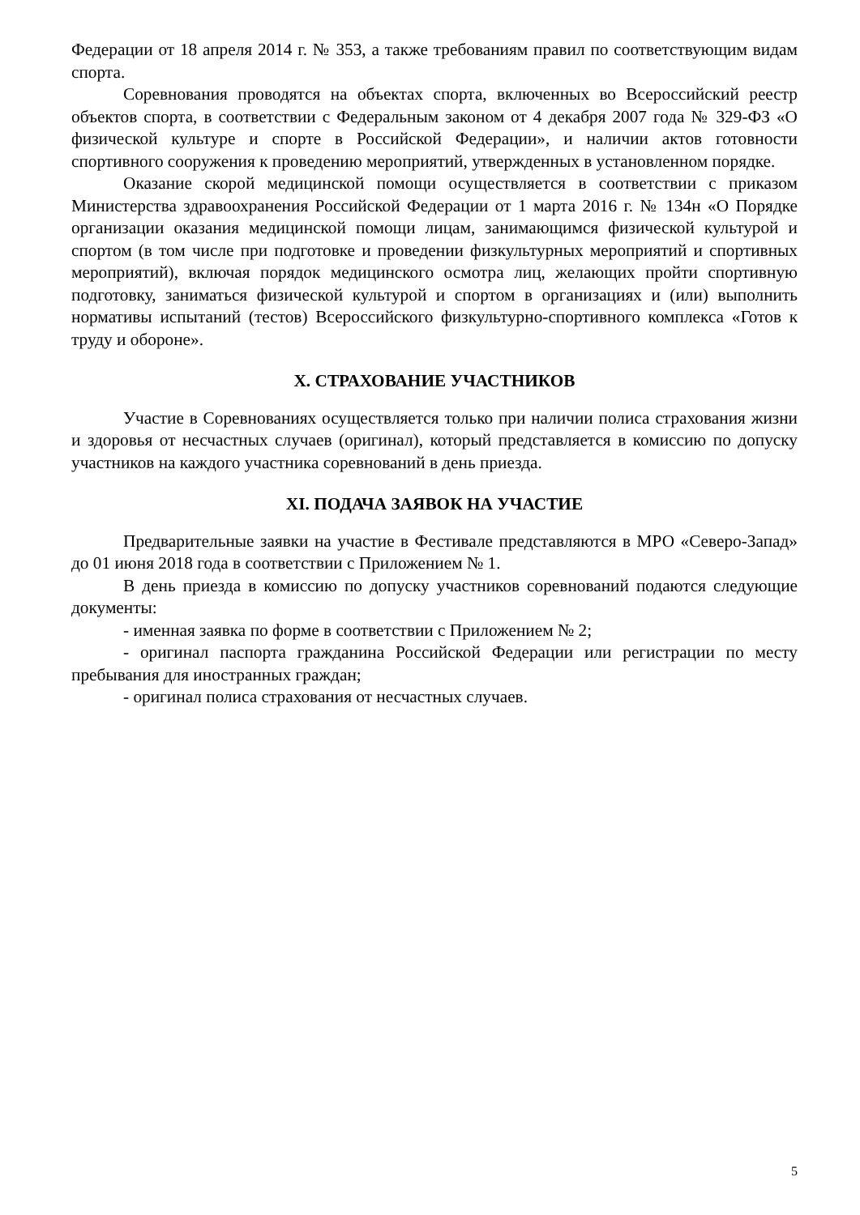Федерации от 18 апреля 2014 г. № 353, а также требованиям правил по соответствующим видам спорта.
Соревнования проводятся на объектах спорта, включенных во Всероссийский реестр объектов спорта, в соответствии с Федеральным законом от 4 декабря 2007 года № 329-ФЗ «О физической культуре и спорте в Российской Федерации», и наличии актов готовности спортивного сооружения к проведению мероприятий, утвержденных в установленном порядке.
Оказание скорой медицинской помощи осуществляется в соответствии с приказом Министерства здравоохранения Российской Федерации от 1 марта 2016 г. № 134н «О Порядке организации оказания медицинской помощи лицам, занимающимся физической культурой и спортом (в том числе при подготовке и проведении физкультурных мероприятий и спортивных мероприятий), включая порядок медицинского осмотра лиц, желающих пройти спортивную подготовку, заниматься физической культурой и спортом в организациях и (или) выполнить нормативы испытаний (тестов) Всероссийского физкультурно-спортивного комплекса «Готов к труду и обороне».
X. СТРАХОВАНИЕ УЧАСТНИКОВ
Участие в Соревнованиях осуществляется только при наличии полиса страхования жизни и здоровья от несчастных случаев (оригинал), который представляется в комиссию по допуску участников на каждого участника соревнований в день приезда.
XI. ПОДАЧА ЗАЯВОК НА УЧАСТИЕ
Предварительные заявки на участие в Фестивале представляются в МРО «Северо-Запад» до 01 июня 2018 года в соответствии с Приложением № 1.
В день приезда в комиссию по допуску участников соревнований подаются следующие документы:
- именная заявка по форме в соответствии с Приложением № 2;
- оригинал паспорта гражданина Российской Федерации или регистрации по месту пребывания для иностранных граждан;
- оригинал полиса страхования от несчастных случаев.
5